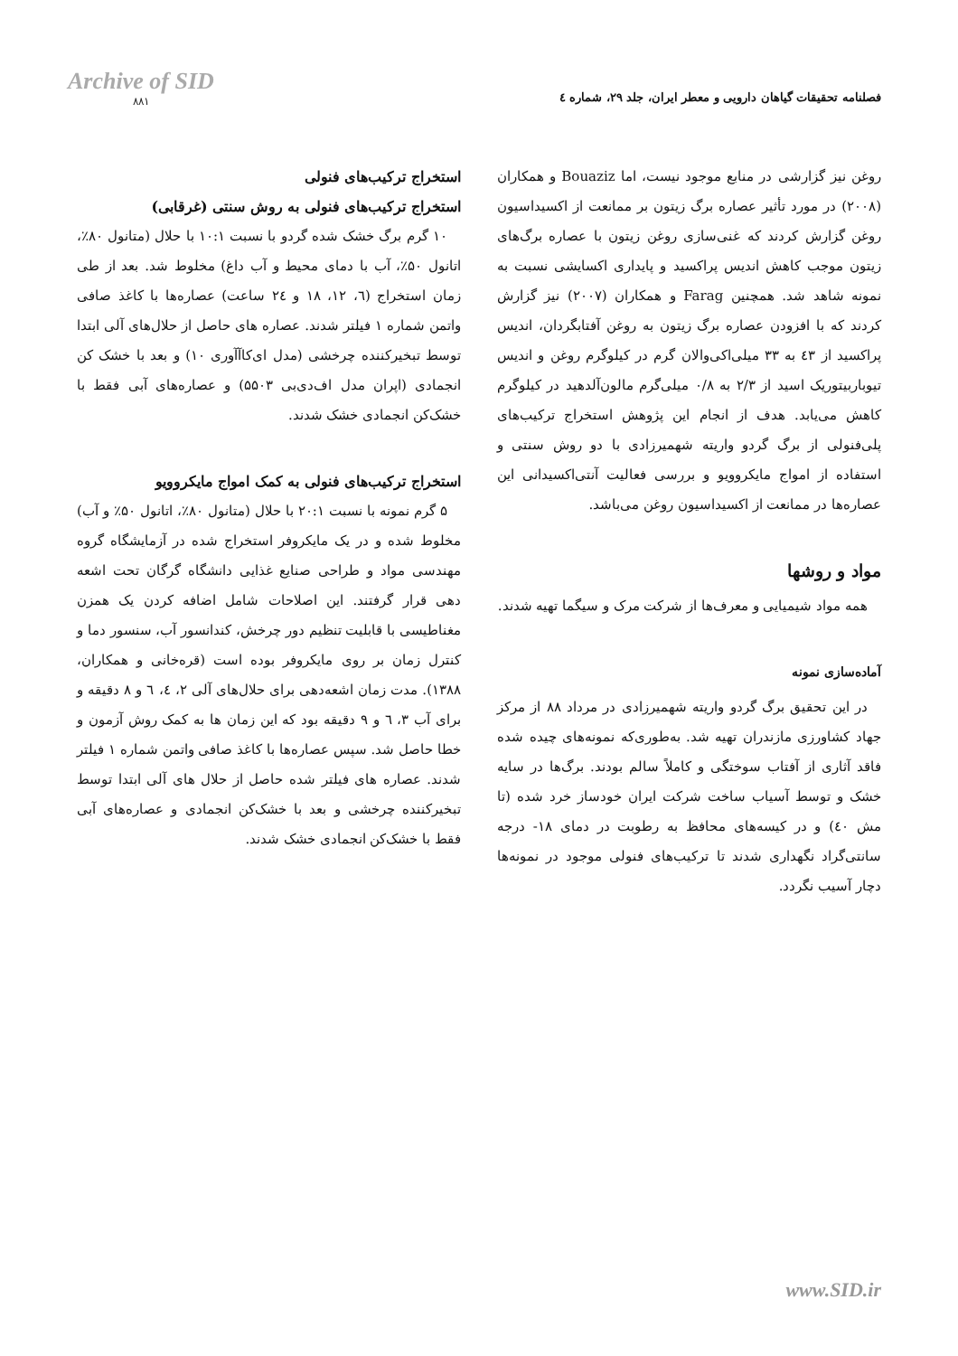Archive of SID
۸۸۱
فصلنامه تحقیقات گیاهان دارویی و معطر ایران، جلد ۲۹، شماره ٤
روغن نیز گزارشی در منابع موجود نیست، اما Bouaziz و همکاران (۲۰۰۸) در مورد تأثیر عصاره برگ زیتون بر ممانعت از اکسیداسیون روغن گزارش کردند که غنی‌سازی روغن زیتون با عصاره برگ‌های زیتون موجب کاهش اندیس پراکسید و پایداری اکسایشی نسبت به نمونه شاهد شد. همچنین Farag و همکاران (۲۰۰۷) نیز گزارش کردند که با افزودن عصاره برگ زیتون به روغن آفتابگردان، اندیس پراکسید از ٤۳ به ۳۳ میلی‌اکی‌والان گرم در کیلوگرم روغن و اندیس تیوباربیتوریک اسید از ۲/۳ به ۰/۸ میلی‌گرم مالون‌آلدهید در کیلوگرم کاهش می‌یابد. هدف از انجام این پژوهش استخراج ترکیب‌های پلی‌فنولی از برگ گردو واریته شهمیرزادی با دو روش سنتی و استفاده از امواج مایکروویو و بررسی فعالیت آنتی‌اکسیدانی این عصاره‌ها در ممانعت از اکسیداسیون روغن می‌باشد.
مواد و روشها
همه مواد شیمیایی و معرف‌ها از شرکت مرک و سیگما تهیه شدند.
آماده‌سازی نمونه
در این تحقیق برگ گردو واریته شهمیرزادی در مرداد ۸۸ از مرکز جهاد کشاورزی مازندران تهیه شد. به‌طوری‌که نمونه‌های چیده شده فاقد آثاری از آفتاب سوختگی و کاملاً سالم بودند. برگ‌ها در سایه خشک و توسط آسیاب ساخت شرکت ایران خودساز خرد شده (تا مش ٤۰) و در کیسه‌های محافظ به رطوبت در دمای ۱۸- درجه سانتی‌گراد نگهداری شدند تا ترکیب‌های فنولی موجود در نمونه‌ها دچار آسیب نگردد.
استخراج ترکیب‌های فنولی
استخراج ترکیب‌های فنولی به روش سنتی (غرقابی)
۱۰ گرم برگ خشک شده گردو با نسبت ۱۰:۱ با حلال (متانول ۸۰٪، اتانول ۵۰٪، آب با دمای محیط و آب داغ) مخلوط شد. بعد از طی زمان استخراج (٦، ۱۲، ۱۸ و ۲٤ ساعت) عصاره‌ها با کاغذ صافی واتمن شماره ۱ فیلتر شدند. عصاره های حاصل از حلال‌های آلی ابتدا توسط تبخیرکننده چرخشی (مدل ای‌کاآآوری ۱۰) و بعد با خشک کن انجمادی (اپران مدل اف‌دی‌بی ۵۵۰۳) و عصاره‌های آبی فقط با خشک‌کن انجمادی خشک شدند.
استخراج ترکیب‌های فنولی به کمک امواج مایکروویو
۵ گرم نمونه با نسبت ۲۰:۱ با حلال (متانول ۸۰٪، اتانول ۵۰٪ و آب) مخلوط شده و در یک مایکروفر استخراج شده در آزمایشگاه گروه مهندسی مواد و طراحی صنایع غذایی دانشگاه گرگان تحت اشعه دهی قرار گرفتند. این اصلاحات شامل اضافه کردن یک همزن مغناطیسی با قابلیت تنظیم دور چرخش، کندانسور آب، سنسور دما و کنترل زمان بر روی مایکروفر بوده است (قره‌خانی و همکاران، ۱۳۸۸). مدت زمان اشعه‌دهی برای حلال‌های آلی ۲، ٤، ٦ و ۸ دقیقه و برای آب ۳، ٦ و ۹ دقیقه بود که این زمان ها به کمک روش آزمون و خطا حاصل شد. سپس عصاره‌ها با کاغذ صافی واتمن شماره ۱ فیلتر شدند. عصاره های فیلتر شده حاصل از حلال های آلی ابتدا توسط تبخیرکننده چرخشی و بعد با خشک‌کن انجمادی و عصاره‌های آبی فقط با خشک‌کن انجمادی خشک شدند.
www.SID.ir